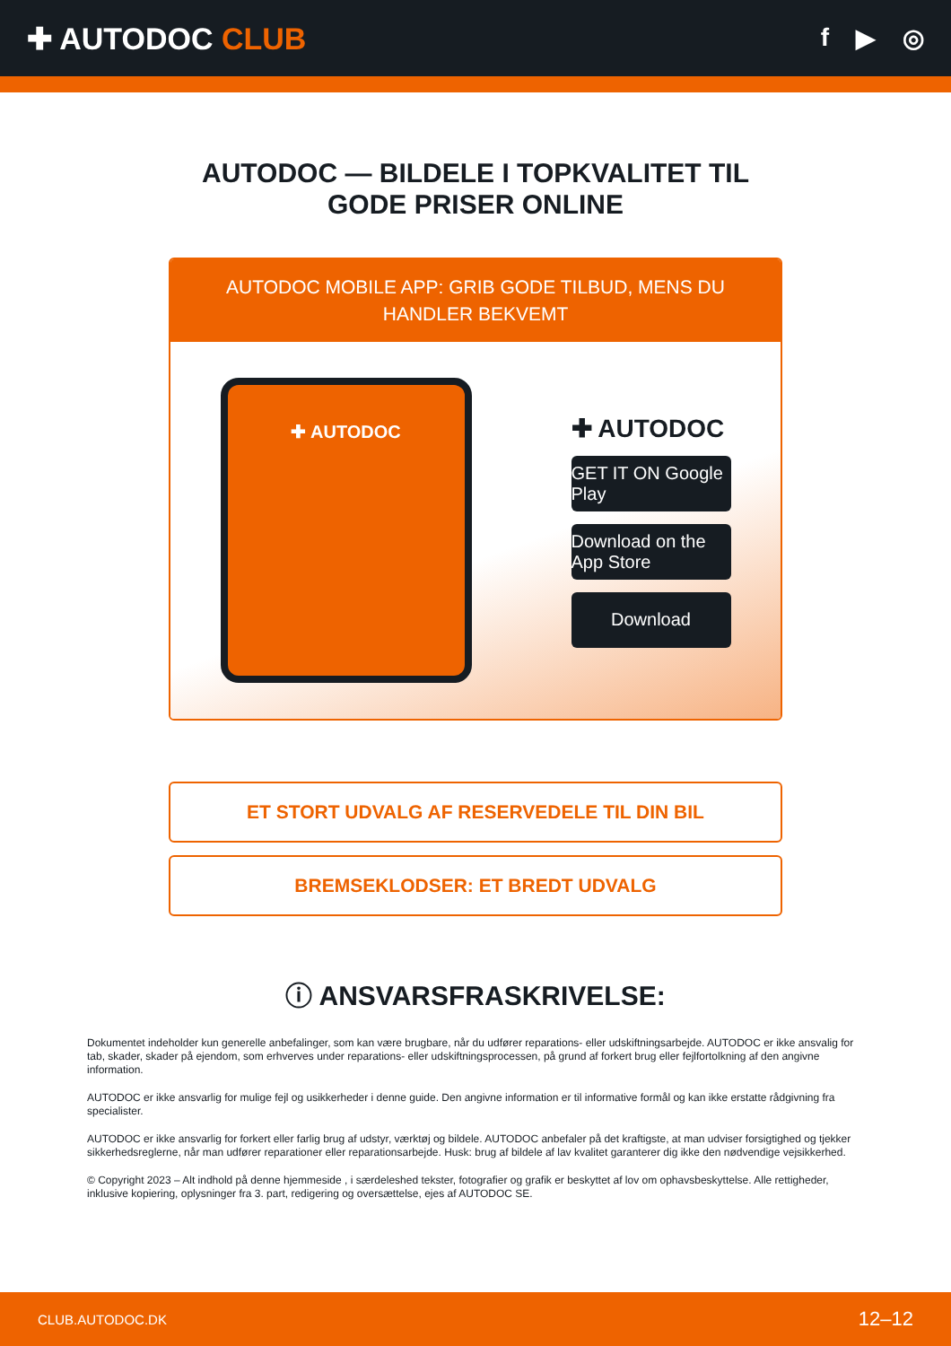✚ AUTODOC CLUB
f ▶ ◎
AUTODOC — BILDELE I TOPKVALITET TIL GODE PRISER ONLINE
AUTODOC MOBILE APP: GRIB GODE TILBUD, MENS DU HANDLER BEKVEMT
✚ AUTODOC
✚ AUTODOC
GET IT ON Google Play
Download on the App Store
Download
ET STORT UDVALG AF RESERVEDELE TIL DIN BIL
BREMSEKLODSER: ET BREDT UDVALG
ⓘ ANSVARSFRASKRIVELSE:
Dokumentet indeholder kun generelle anbefalinger, som kan være brugbare, når du udfører reparations- eller udskiftningsarbejde. AUTODOC er ikke ansvalig for tab, skader, skader på ejendom, som erhverves under reparations- eller udskiftningsprocessen, på grund af forkert brug eller fejlfortolkning af den angivne information.
AUTODOC er ikke ansvarlig for mulige fejl og usikkerheder i denne guide. Den angivne information er til informative formål og kan ikke erstatte rådgivning fra specialister.
AUTODOC er ikke ansvarlig for forkert eller farlig brug af udstyr, værktøj og bildele. AUTODOC anbefaler på det kraftigste, at man udviser forsigtighed og tjekker sikkerhedsreglerne, når man udfører reparationer eller reparationsarbejde. Husk: brug af bildele af lav kvalitet garanterer dig ikke den nødvendige vejsikkerhed.
© Copyright 2023 – Alt indhold på denne hjemmeside , i særdeleshed tekster, fotografier og grafik er beskyttet af lov om ophavsbeskyttelse. Alle rettigheder, inklusive kopiering, oplysninger fra 3. part, redigering og oversættelse, ejes af AUTODOC SE.
CLUB.AUTODOC.DK 12–12